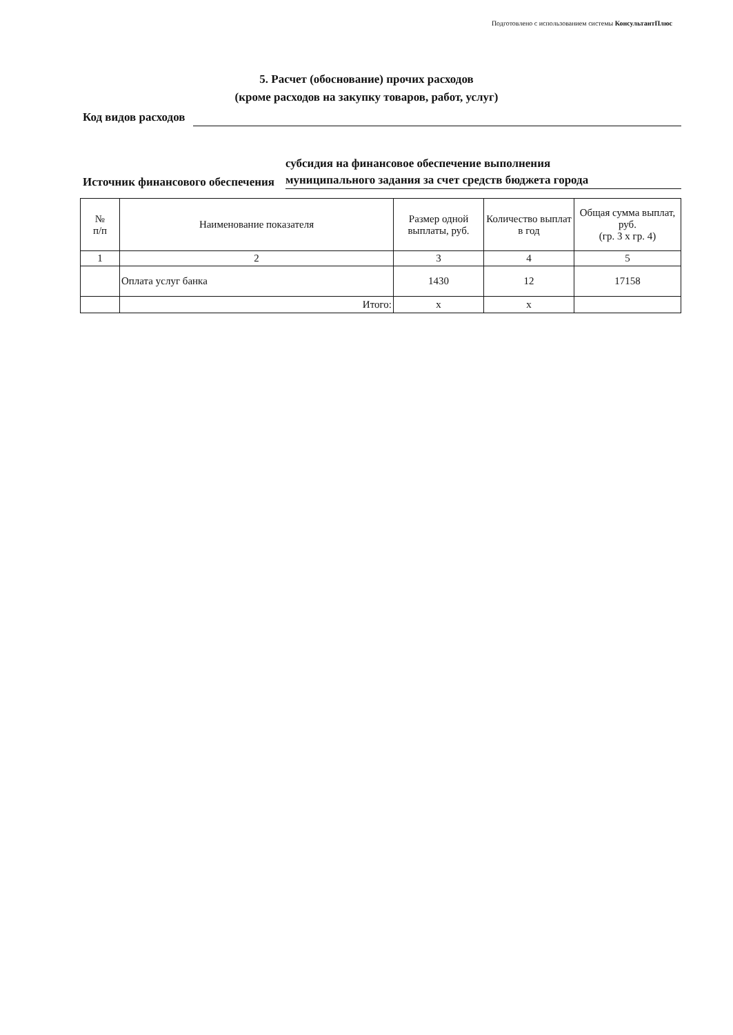Подготовлено с использованием системы КонсультантПлюс
5. Расчет (обоснование) прочих расходов
(кроме расходов на закупку товаров, работ, услуг)
Код видов расходов
Источник финансового обеспечения
субсидия на финансовое обеспечение выполнения
муниципального задания за счет средств бюджета города
| № п/п | Наименование показателя | Размер одной выплаты, руб. | Количество выплат в год | Общая сумма выплат, руб. (гр. 3 х гр. 4) |
| --- | --- | --- | --- | --- |
| 1 | 2 | 3 | 4 | 5 |
| | Оплата услуг банка | 1430 | 12 | 17158 |
| | Итого: | х | х | |